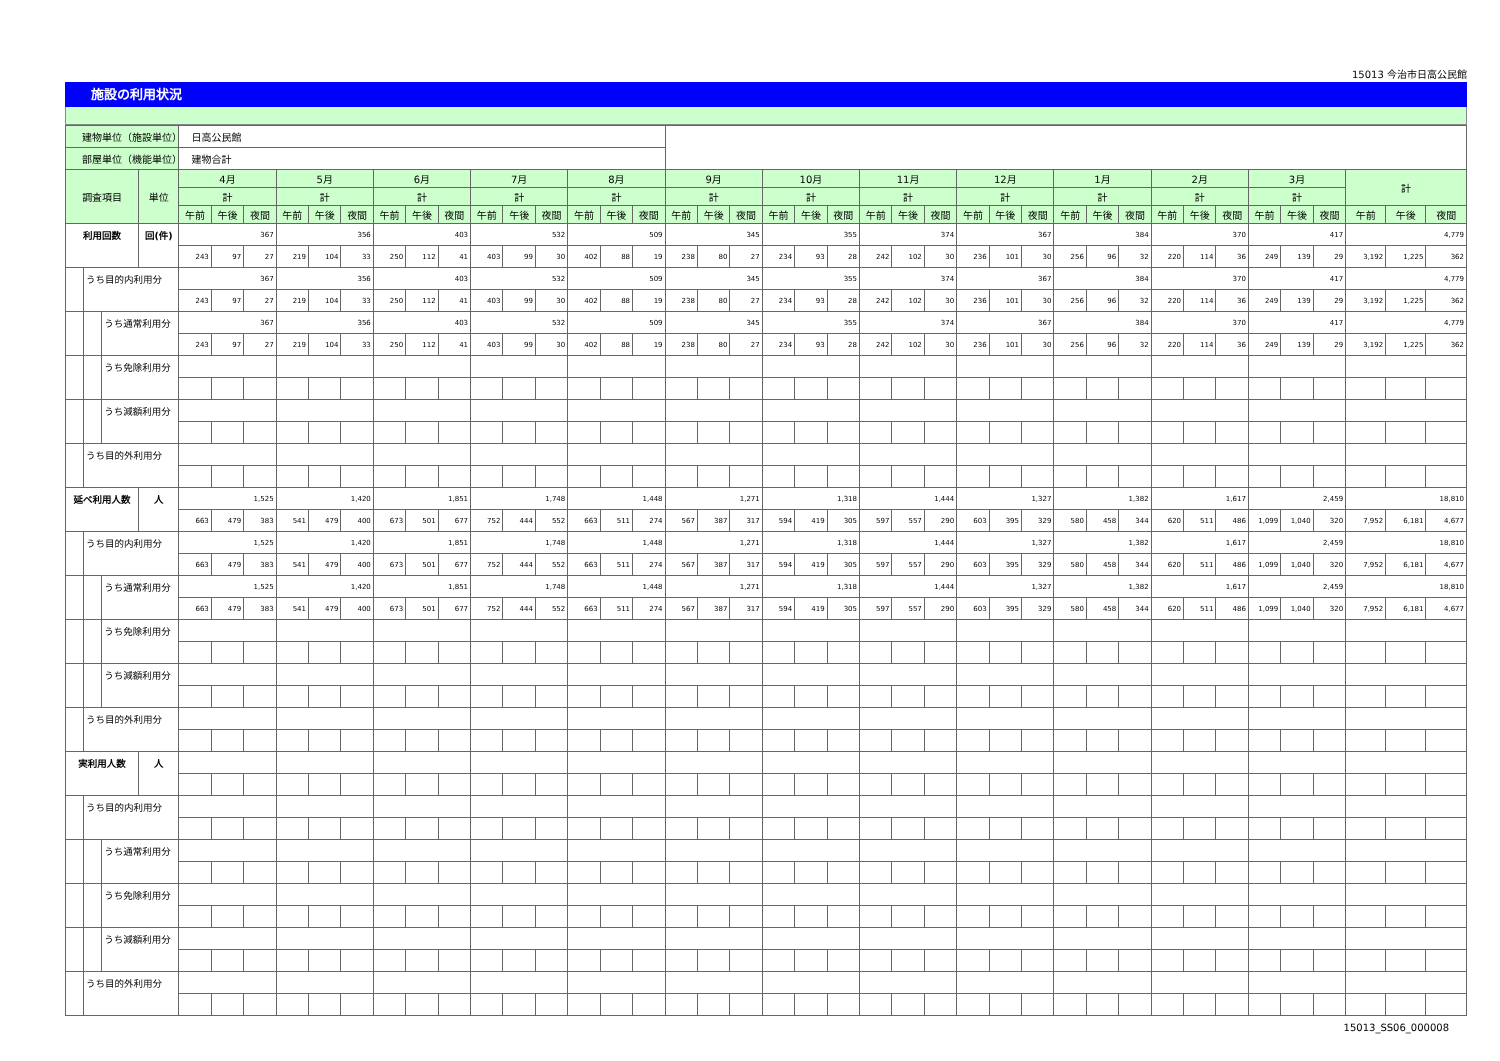15013 今治市日高公民館
施設の利用状況
| 建物単位（施設単位） | | | | 日高公民館 | | | | | | | | | | | | | | | | | | | | | | | | | | | | | | | | | | | | | | |
| 部屋単位（機能単位） | | | | 建物合計 | | | | | | | | | | | | | | | | | | | | | | | | | | | | | | | | | | | | | | |
| 調査項目 | | | 単位 | 4月 | | | 5月 | | | 6月 | | | 7月 | | | 8月 | | | 9月 | | | 10月 | | | 11月 | | | 12月 | | | 1月 | | | 2月 | | | 3月 | | | 計 | | |
| | | | | 計 | | | 計 | | | 計 | | | 計 | | | 計 | | | 計 | | | 計 | | | 計 | | | 計 | | | 計 | | | 計 | | | 計 | | | | | |
| | | | | 午前 | 午後 | 夜間 | 午前 | 午後 | 夜間 | 午前 | 午後 | 夜間 | 午前 | 午後 | 夜間 | 午前 | 午後 | 夜間 | 午前 | 午後 | 夜間 | 午前 | 午後 | 夜間 | 午前 | 午後 | 夜間 | 午前 | 午後 | 夜間 | 午前 | 午後 | 夜間 | 午前 | 午後 | 夜間 | 午前 | 午後 | 夜間 | 午前 | 午後 | 夜間 |
| 利用回数 | | | 回(件) | 367 | | | 356 | | | 403 | | | 532 | | | 509 | | | 345 | | | 355 | | | 374 | | | 367 | | | 384 | | | 370 | | | 417 | | | 4,779 | | |
| | | | | 243 | 97 | 27 | 219 | 104 | 33 | 250 | 112 | 41 | 403 | 99 | 30 | 402 | 88 | 19 | 238 | 80 | 27 | 234 | 93 | 28 | 242 | 102 | 30 | 236 | 101 | 30 | 256 | 96 | 32 | 220 | 114 | 36 | 249 | 139 | 29 | 3,192 | 1,225 | 362 |
| | うち目的内利用分 | | | 367 | | | 356 | | | 403 | | | 532 | | | 509 | | | 345 | | | 355 | | | 374 | | | 367 | | | 384 | | | 370 | | | 417 | | | 4,779 | | |
| | | | | 243 | 97 | 27 | 219 | 104 | 33 | 250 | 112 | 41 | 403 | 99 | 30 | 402 | 88 | 19 | 238 | 80 | 27 | 234 | 93 | 28 | 242 | 102 | 30 | 236 | 101 | 30 | 256 | 96 | 32 | 220 | 114 | 36 | 249 | 139 | 29 | 3,192 | 1,225 | 362 |
| | | うち通常利用分 | | 367 | | | 356 | | | 403 | | | 532 | | | 509 | | | 345 | | | 355 | | | 374 | | | 367 | | | 384 | | | 370 | | | 417 | | | 4,779 | | |
| | | | | 243 | 97 | 27 | 219 | 104 | 33 | 250 | 112 | 41 | 403 | 99 | 30 | 402 | 88 | 19 | 238 | 80 | 27 | 234 | 93 | 28 | 242 | 102 | 30 | 236 | 101 | 30 | 256 | 96 | 32 | 220 | 114 | 36 | 249 | 139 | 29 | 3,192 | 1,225 | 362 |
| | | うち免除利用分 | | | | | | | | | | | | | | | | | | | | | | | | | | | | | | | | | | | | | | | | |
| | | うち減額利用分 | | | | | | | | | | | | | | | | | | | | | | | | | | | | | | | | | | | | | | | | |
| | うち目的外利用分 | | | | | | | | | | | | | | | | | | | | | | | | | | | | | | | | | | | | | | | | | |
| 延べ利用人数 | | | 人 | 1,525 | | | 1,420 | | | 1,851 | | | 1,748 | | | 1,448 | | | 1,271 | | | 1,318 | | | 1,444 | | | 1,327 | | | 1,382 | | | 1,617 | | | 2,459 | | | 18,810 | | |
| | | | | 663 | 479 | 383 | 541 | 479 | 400 | 673 | 501 | 677 | 752 | 444 | 552 | 663 | 511 | 274 | 567 | 387 | 317 | 594 | 419 | 305 | 597 | 557 | 290 | 603 | 395 | 329 | 580 | 458 | 344 | 620 | 511 | 486 | 1,099 | 1,040 | 320 | 7,952 | 6,181 | 4,677 |
| | うち目的内利用分 | | | 1,525 | | | 1,420 | | | 1,851 | | | 1,748 | | | 1,448 | | | 1,271 | | | 1,318 | | | 1,444 | | | 1,327 | | | 1,382 | | | 1,617 | | | 2,459 | | | 18,810 | | |
| | | | | 663 | 479 | 383 | 541 | 479 | 400 | 673 | 501 | 677 | 752 | 444 | 552 | 663 | 511 | 274 | 567 | 387 | 317 | 594 | 419 | 305 | 597 | 557 | 290 | 603 | 395 | 329 | 580 | 458 | 344 | 620 | 511 | 486 | 1,099 | 1,040 | 320 | 7,952 | 6,181 | 4,677 |
| | | うち通常利用分 | | 1,525 | | | 1,420 | | | 1,851 | | | 1,748 | | | 1,448 | | | 1,271 | | | 1,318 | | | 1,444 | | | 1,327 | | | 1,382 | | | 1,617 | | | 2,459 | | | 18,810 | | |
| | | | | 663 | 479 | 383 | 541 | 479 | 400 | 673 | 501 | 677 | 752 | 444 | 552 | 663 | 511 | 274 | 567 | 387 | 317 | 594 | 419 | 305 | 597 | 557 | 290 | 603 | 395 | 329 | 580 | 458 | 344 | 620 | 511 | 486 | 1,099 | 1,040 | 320 | 7,952 | 6,181 | 4,677 |
| | | うち免除利用分 | | | | | | | | | | | | | | | | | | | | | | | | | | | | | | | | | | | | | | | | |
| | | うち減額利用分 | | | | | | | | | | | | | | | | | | | | | | | | | | | | | | | | | | | | | | | | |
| | うち目的外利用分 | | | | | | | | | | | | | | | | | | | | | | | | | | | | | | | | | | | | | | | | | |
| 実利用人数 | | | 人 | | | | | | | | | | | | | | | | | | | | | | | | | | | | | | | | | | | | | | | |
| | うち目的内利用分 | | | | | | | | | | | | | | | | | | | | | | | | | | | | | | | | | | | | | | | | | |
| | | うち通常利用分 | | | | | | | | | | | | | | | | | | | | | | | | | | | | | | | | | | | | | | | | |
| | | うち免除利用分 | | | | | | | | | | | | | | | | | | | | | | | | | | | | | | | | | | | | | | | | |
| | | うち減額利用分 | | | | | | | | | | | | | | | | | | | | | | | | | | | | | | | | | | | | | | | | |
| | うち目的外利用分 | | | | | | | | | | | | | | | | | | | | | | | | | | | | | | | | | | | | | | | | | |
15013_SS06_000008